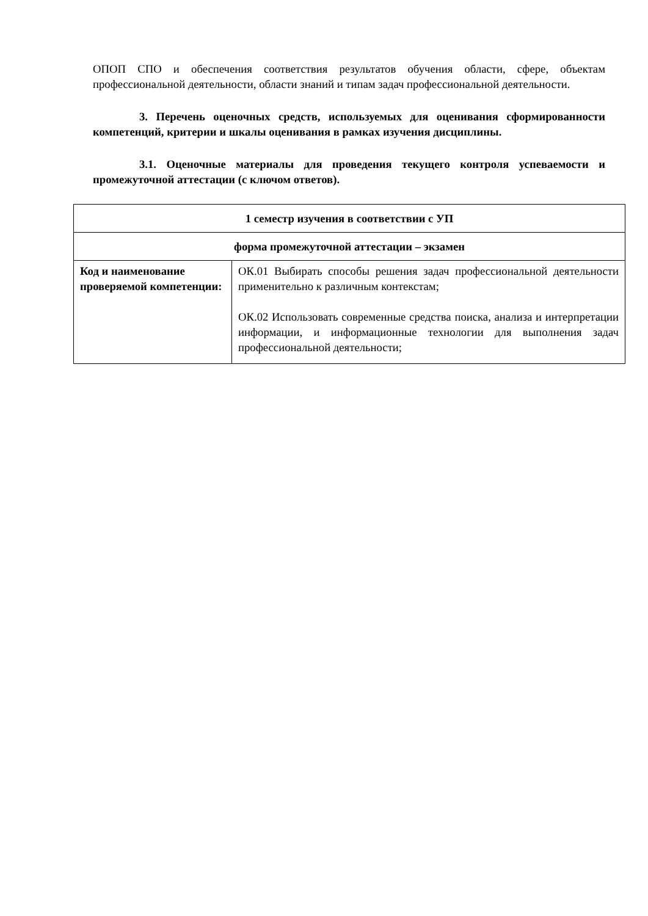ОПОП СПО и обеспечения соответствия результатов обучения области, сфере, объектам профессиональной деятельности, области знаний и типам задач профессиональной деятельности.
3. Перечень оценочных средств, используемых для оценивания сформированности компетенций, критерии и шкалы оценивания в рамках изучения дисциплины.
3.1. Оценочные материалы для проведения текущего контроля успеваемости и промежуточной аттестации (с ключом ответов).
| 1 семестр изучения в соответствии с УП | |
| форма промежуточной аттестации – экзамен | |
| Код и наименование проверяемой компетенции: | ОК.01 Выбирать способы решения задач профессиональной деятельности применительно к различным контекстам; ОК.02 Использовать современные средства поиска, анализа и интерпретации информации, и информационные технологии для выполнения задач профессиональной деятельности; |